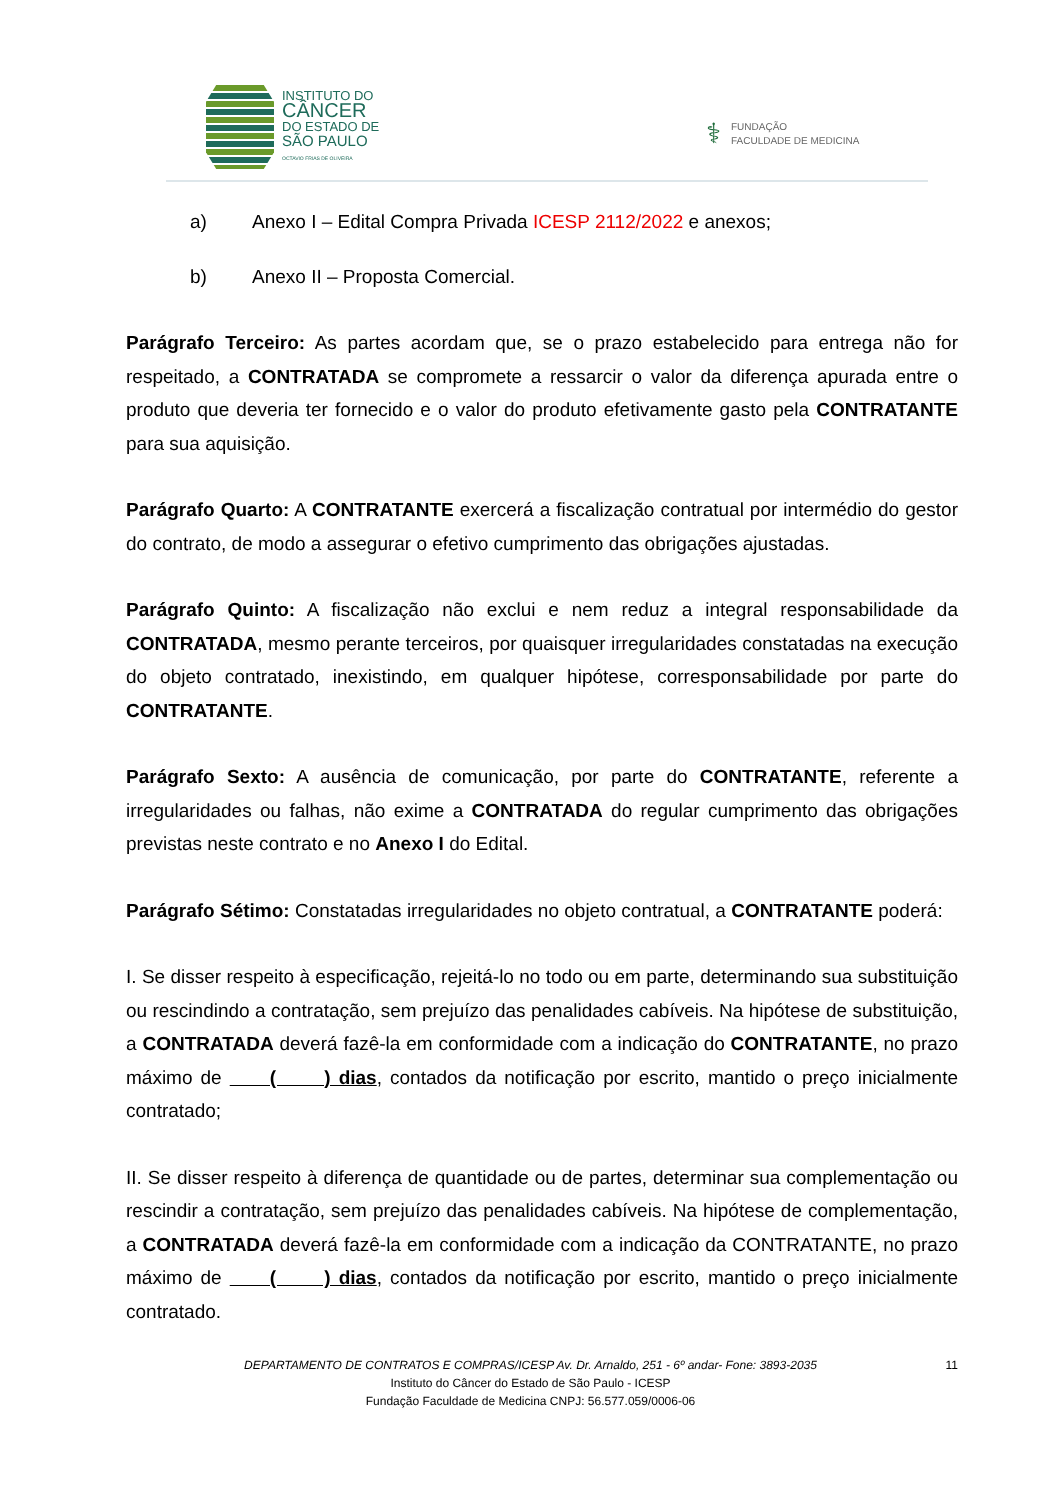INSTITUTO DO
CÂNCER
DO ESTADO DE
SÃO PAULO
OCTAVIO FRIAS DE OLIVEIRA
⚕
FUNDAÇÃO
FACULDADE DE MEDICINA
a) Anexo I – Edital Compra Privada ICESP 2112/2022 e anexos;
b) Anexo II – Proposta Comercial.
Parágrafo Terceiro: As partes acordam que, se o prazo estabelecido para entrega não for respeitado, a CONTRATADA se compromete a ressarcir o valor da diferença apurada entre o produto que deveria ter fornecido e o valor do produto efetivamente gasto pela CONTRATANTE para sua aquisição.
Parágrafo Quarto: A CONTRATANTE exercerá a fiscalização contratual por intermédio do gestor do contrato, de modo a assegurar o efetivo cumprimento das obrigações ajustadas.
Parágrafo Quinto: A fiscalização não exclui e nem reduz a integral responsabilidade da CONTRATADA, mesmo perante terceiros, por quaisquer irregularidades constatadas na execução do objeto contratado, inexistindo, em qualquer hipótese, corresponsabilidade por parte do CONTRATANTE.
Parágrafo Sexto: A ausência de comunicação, por parte do CONTRATANTE, referente a irregularidades ou falhas, não exime a CONTRATADA do regular cumprimento das obrigações previstas neste contrato e no Anexo I do Edital.
Parágrafo Sétimo: Constatadas irregularidades no objeto contratual, a CONTRATANTE poderá:
I. Se disser respeito à especificação, rejeitá-lo no todo ou em parte, determinando sua substituição ou rescindindo a contratação, sem prejuízo das penalidades cabíveis. Na hipótese de substituição, a CONTRATADA deverá fazê-la em conformidade com a indicação do CONTRATANTE, no prazo máximo de ( ) dias, contados da notificação por escrito, mantido o preço inicialmente contratado;
II. Se disser respeito à diferença de quantidade ou de partes, determinar sua complementação ou rescindir a contratação, sem prejuízo das penalidades cabíveis. Na hipótese de complementação, a CONTRATADA deverá fazê-la em conformidade com a indicação da CONTRATANTE, no prazo máximo de ( ) dias, contados da notificação por escrito, mantido o preço inicialmente contratado.
11
DEPARTAMENTO DE CONTRATOS E COMPRAS/ICESP Av. Dr. Arnaldo, 251 - 6º andar- Fone: 3893-2035
Instituto do Câncer do Estado de São Paulo - ICESP
Fundação Faculdade de Medicina CNPJ: 56.577.059/0006-06